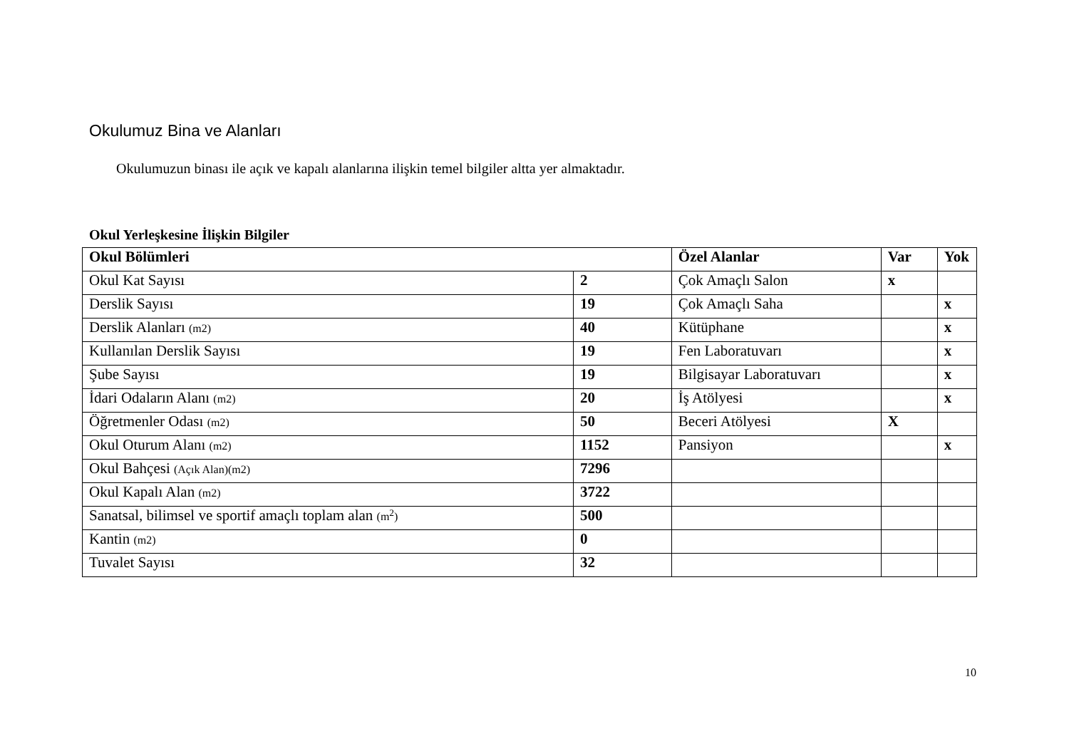Okulumuz Bina ve Alanları
Okulumuzun binası ile açık ve kapalı alanlarına ilişkin temel bilgiler altta yer almaktadır.
Okul Yerleşkesine İlişkin Bilgiler
| Okul Bölümleri | | Özel Alanlar | Var | Yok |
| --- | --- | --- | --- | --- |
| Okul Kat Sayısı | 2 | Çok Amaçlı Salon | x | |
| Derslik Sayısı | 19 | Çok Amaçlı Saha | | x |
| Derslik Alanları (m2) | 40 | Kütüphane | | x |
| Kullanılan Derslik Sayısı | 19 | Fen Laboratuvarı | | x |
| Şube Sayısı | 19 | Bilgisayar Laboratuvarı | | x |
| İdari Odaların Alanı (m2) | 20 | İş Atölyesi | | x |
| Öğretmenler Odası (m2) | 50 | Beceri Atölyesi | X | |
| Okul Oturum Alanı (m2) | 1152 | Pansiyon | | x |
| Okul Bahçesi (Açık Alan)(m2) | 7296 | | | |
| Okul Kapalı Alan (m2) | 3722 | | | |
| Sanatsal, bilimsel ve sportif amaçlı toplam alan (m<sup>2</sup>) | 500 | | | |
| Kantin (m2) | 0 | | | |
| Tuvalet Sayısı | 32 | | | |
10